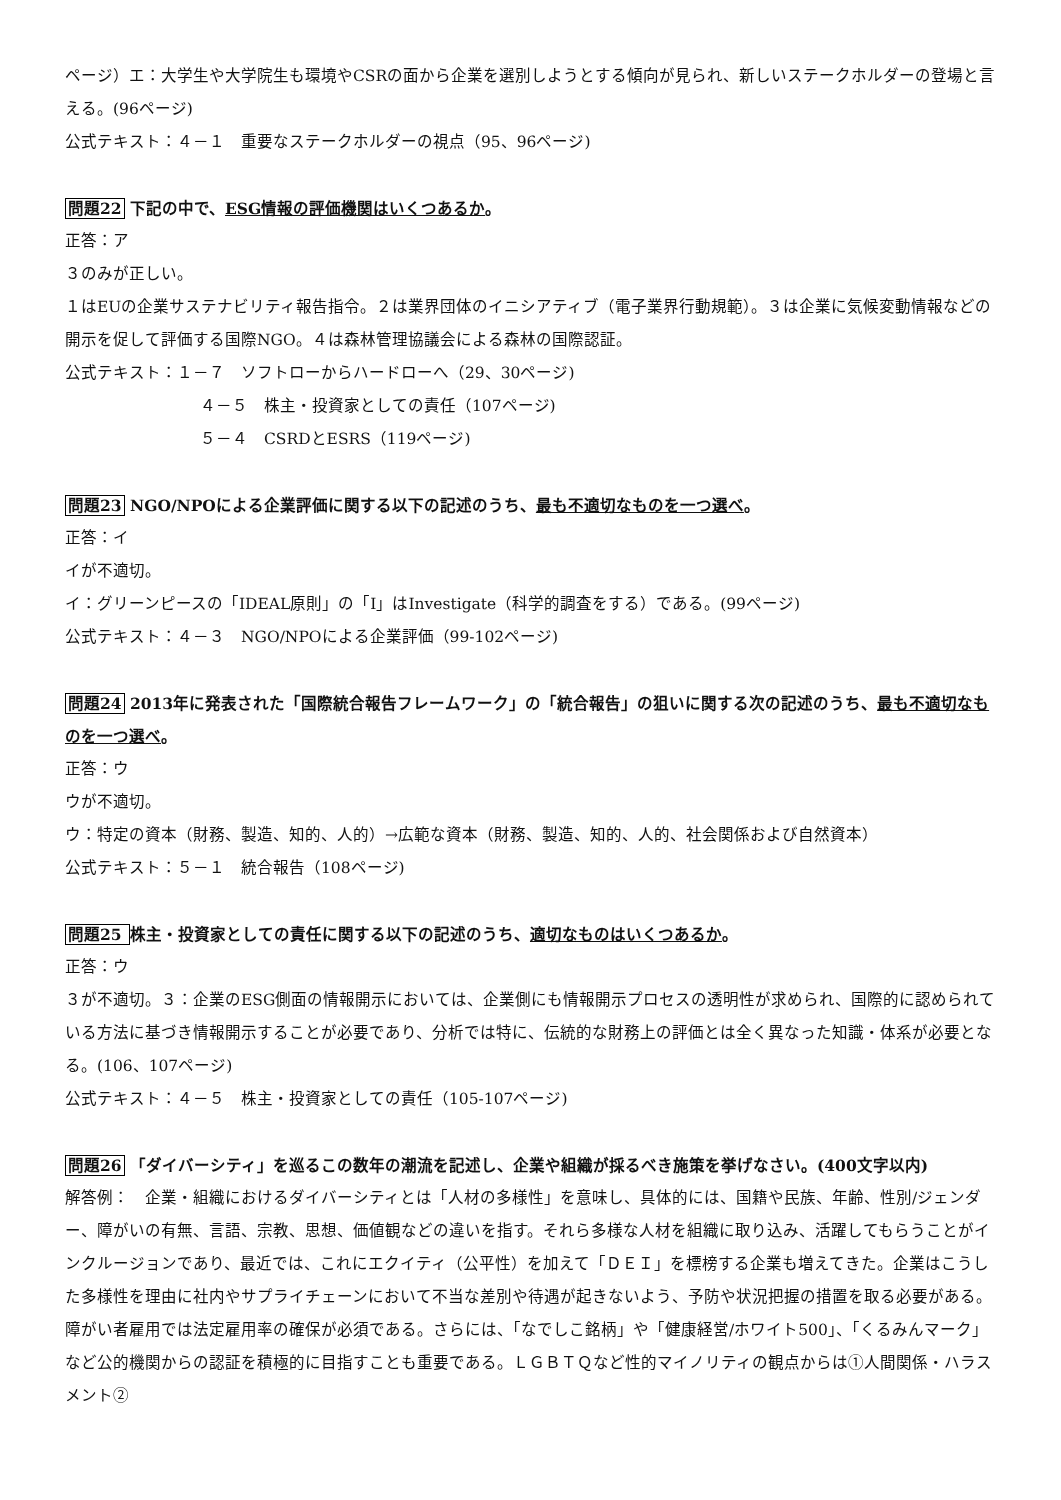ページ）エ：大学生や大学院生も環境やCSRの面から企業を選別しようとする傾向が見られ、新しいステークホルダーの登場と言える。(96ページ)
公式テキスト：４－１　重要なステークホルダーの視点（95、96ページ)
問題22 下記の中で、ESG情報の評価機関はいくつあるか。
正答：ア
３のみが正しい。
１はEUの企業サステナビリティ報告指令。２は業界団体のイニシアティブ（電子業界行動規範）。３は企業に気候変動情報などの開示を促して評価する国際NGO。４は森林管理協議会による森林の国際認証。
公式テキスト：１－７　ソフトローからハードローへ（29、30ページ)
４－５　株主・投資家としての責任（107ページ)
５－４　CSRDとESRS（119ページ)
問題23 NGO/NPOによる企業評価に関する以下の記述のうち、最も不適切なものを一つ選べ。
正答：イ
イが不適切。
イ：グリーンピースの「IDEAL原則」の「I」はInvestigate（科学的調査をする）である。(99ページ)
公式テキスト：４－３　NGO/NPOによる企業評価（99-102ページ)
問題24 2013年に発表された「国際統合報告フレームワーク」の「統合報告」の狙いに関する次の記述のうち、最も不適切なものを一つ選べ。
正答：ウ
ウが不適切。
ウ：特定の資本（財務、製造、知的、人的）→広範な資本（財務、製造、知的、人的、社会関係および自然資本）
公式テキスト：５－１　統合報告（108ページ)
問題25 株主・投資家としての責任に関する以下の記述のうち、適切なものはいくつあるか。
正答：ウ
３が不適切。３：企業のESG側面の情報開示においては、企業側にも情報開示プロセスの透明性が求められ、国際的に認められている方法に基づき情報開示することが必要であり、分析では特に、伝統的な財務上の評価とは全く異なった知識・体系が必要となる。(106、107ページ)
公式テキスト：４－５　株主・投資家としての責任（105-107ページ)
問題26 「ダイバーシティ」を巡るこの数年の潮流を記述し、企業や組織が採るべき施策を挙げなさい。(400文字以内)
解答例：　企業・組織におけるダイバーシティとは「人材の多様性」を意味し、具体的には、国籍や民族、年齢、性別/ジェンダー、障がいの有無、言語、宗教、思想、価値観などの違いを指す。それら多様な人材を組織に取り込み、活躍してもらうことがインクルージョンであり、最近では、これにエクイティ（公平性）を加えて「ＤＥＩ」を標榜する企業も増えてきた。企業はこうした多様性を理由に社内やサプライチェーンにおいて不当な差別や待遇が起きないよう、予防や状況把握の措置を取る必要がある。障がい者雇用では法定雇用率の確保が必須である。さらには、「なでしこ銘柄」や「健康経営/ホワイト500」、「くるみんマーク」など公的機関からの認証を積極的に目指すことも重要である。ＬＧＢＴＱなど性的マイノリティの観点からは①人間関係・ハラスメント②